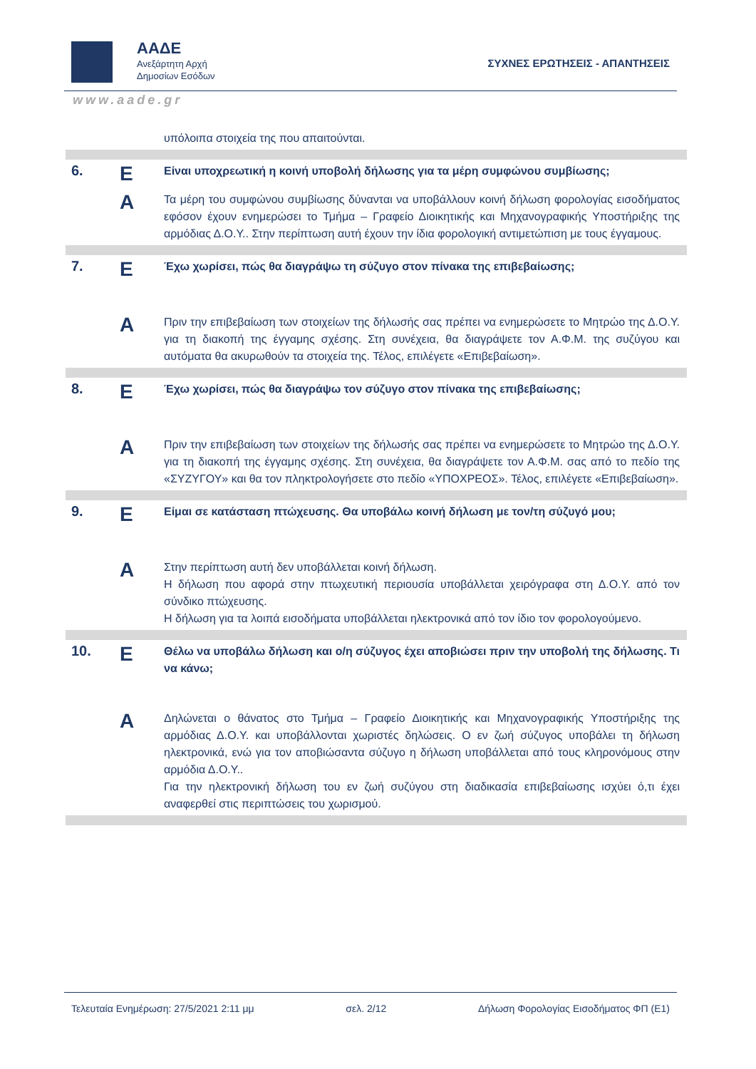ΑΑΔΕ
Ανεξάρτητη Αρχή
Δημοσίων Εσόδων
ΣΥΧΝΕΣ ΕΡΩΤΗΣΕΙΣ - ΑΠΑΝΤΗΣΕΙΣ
www.aade.gr
| | | υπόλοιπα στοιχεία της που απαιτούνται. |
| 6. | Ε | Είναι υποχρεωτική η κοινή υποβολή δήλωσης για τα μέρη συμφώνου συμβίωσης; |
| | Α | Τα μέρη του συμφώνου συμβίωσης δύνανται να υποβάλλουν κοινή δήλωση φορολογίας εισοδήματος εφόσον έχουν ενημερώσει το Τμήμα – Γραφείο Διοικητικής και Μηχανογραφικής Υποστήριξης της αρμόδιας Δ.Ο.Υ.. Στην περίπτωση αυτή έχουν την ίδια φορολογική αντιμετώπιση με τους έγγαμους. |
| 7. | Ε | Έχω χωρίσει, πώς θα διαγράψω τη σύζυγο στον πίνακα της επιβεβαίωσης; |
| | Α | Πριν την επιβεβαίωση των στοιχείων της δήλωσής σας πρέπει να ενημερώσετε το Μητρώο της Δ.Ο.Υ. για τη διακοπή της έγγαμης σχέσης. Στη συνέχεια, θα διαγράψετε τον Α.Φ.Μ. της συζύγου και αυτόματα θα ακυρωθούν τα στοιχεία της. Τέλος, επιλέγετε «Επιβεβαίωση». |
| 8. | Ε | Έχω χωρίσει, πώς θα διαγράψω τον σύζυγο στον πίνακα της επιβεβαίωσης; |
| | Α | Πριν την επιβεβαίωση των στοιχείων της δήλωσής σας πρέπει να ενημερώσετε το Μητρώο της Δ.Ο.Υ. για τη διακοπή της έγγαμης σχέσης. Στη συνέχεια, θα διαγράψετε τον Α.Φ.Μ. σας από το πεδίο της «ΣΥΖΥΓΟΥ» και θα τον πληκτρολογήσετε στο πεδίο «ΥΠΟΧΡΕΟΣ». Τέλος, επιλέγετε «Επιβεβαίωση». |
| 9. | Ε | Είμαι σε κατάσταση πτώχευσης. Θα υποβάλω κοινή δήλωση με τον/τη σύζυγό μου; |
| | Α | Στην περίπτωση αυτή δεν υποβάλλεται κοινή δήλωση. Η δήλωση που αφορά στην πτωχευτική περιουσία υποβάλλεται χειρόγραφα στη Δ.Ο.Υ. από τον σύνδικο πτώχευσης. Η δήλωση για τα λοιπά εισοδήματα υποβάλλεται ηλεκτρονικά από τον ίδιο τον φορολογούμενο. |
| 10. | Ε | Θέλω να υποβάλω δήλωση και ο/η σύζυγος έχει αποβιώσει πριν την υποβολή της δήλωσης. Τι να κάνω; |
| | Α | Δηλώνεται ο θάνατος στο Τμήμα – Γραφείο Διοικητικής και Μηχανογραφικής Υποστήριξης της αρμόδιας Δ.Ο.Υ. και υποβάλλονται χωριστές δηλώσεις. Ο εν ζωή σύζυγος υποβάλει τη δήλωση ηλεκτρονικά, ενώ για τον αποβιώσαντα σύζυγο η δήλωση υποβάλλεται από τους κληρονόμους στην αρμόδια Δ.Ο.Υ.. Για την ηλεκτρονική δήλωση του εν ζωή συζύγου στη διαδικασία επιβεβαίωσης ισχύει ό,τι έχει αναφερθεί στις περιπτώσεις του χωρισμού. |
Τελευταία Ενημέρωση: 27/5/2021 2:11 μμ σελ. 2/12 Δήλωση Φορολογίας Εισοδήματος ΦΠ (Ε1)